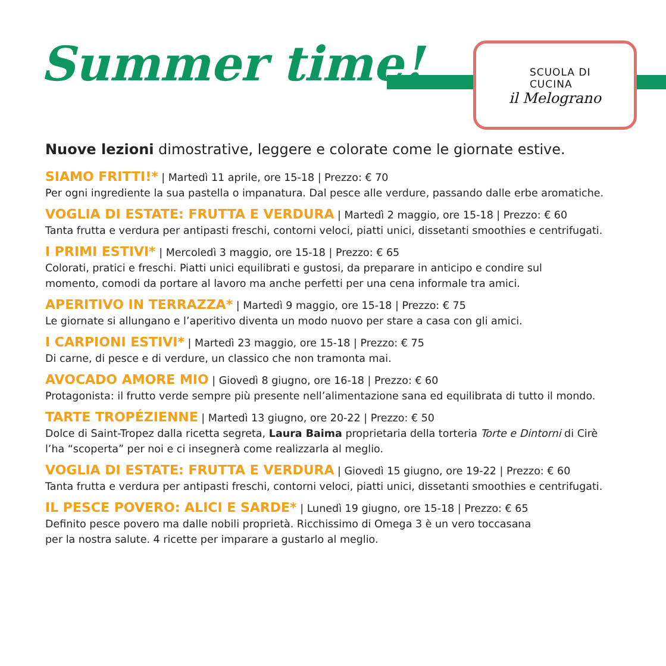Summer time!
SCUOLA DI CUCINA
il Melograno
Nuove lezioni dimostrative, leggere e colorate come le giornate estive.
SIAMO FRITTI!* | Martedì 11 aprile, ore 15-18 | Prezzo: € 70
Per ogni ingrediente la sua pastella o impanatura. Dal pesce alle verdure, passando dalle erbe aromatiche.
VOGLIA DI ESTATE: FRUTTA E VERDURA | Martedì 2 maggio, ore 15-18 | Prezzo: € 60
Tanta frutta e verdura per antipasti freschi, contorni veloci, piatti unici, dissetanti smoothies e centrifugati.
I PRIMI ESTIVI* | Mercoledì 3 maggio, ore 15-18 | Prezzo: € 65
Colorati, pratici e freschi. Piatti unici equilibrati e gustosi, da preparare in anticipo e condire sul
momento, comodi da portare al lavoro ma anche perfetti per una cena informale tra amici.
APERITIVO IN TERRAZZA* | Martedì 9 maggio, ore 15-18 | Prezzo: € 75
Le giornate si allungano e l’aperitivo diventa un modo nuovo per stare a casa con gli amici.
I CARPIONI ESTIVI* | Martedì 23 maggio, ore 15-18 | Prezzo: € 75
Di carne, di pesce e di verdure, un classico che non tramonta mai.
AVOCADO AMORE MIO | Giovedì 8 giugno, ore 16-18 | Prezzo: € 60
Protagonista: il frutto verde sempre più presente nell’alimentazione sana ed equilibrata di tutto il mondo.
TARTE TROPÉZIENNE | Martedì 13 giugno, ore 20-22 | Prezzo: € 50
Dolce di Saint-Tropez dalla ricetta segreta, Laura Baima proprietaria della torteria Torte e Dintorni di Cirè
l’ha “scoperta” per noi e ci insegnerà come realizzarla al meglio.
VOGLIA DI ESTATE: FRUTTA E VERDURA | Giovedì 15 giugno, ore 19-22 | Prezzo: € 60
Tanta frutta e verdura per antipasti freschi, contorni veloci, piatti unici, dissetanti smoothies e centrifugati.
IL PESCE POVERO: ALICI E SARDE* | Lunedì 19 giugno, ore 15-18 | Prezzo: € 65
Definito pesce povero ma dalle nobili proprietà. Ricchissimo di Omega 3 è un vero toccasana
per la nostra salute. 4 ricette per imparare a gustarlo al meglio.